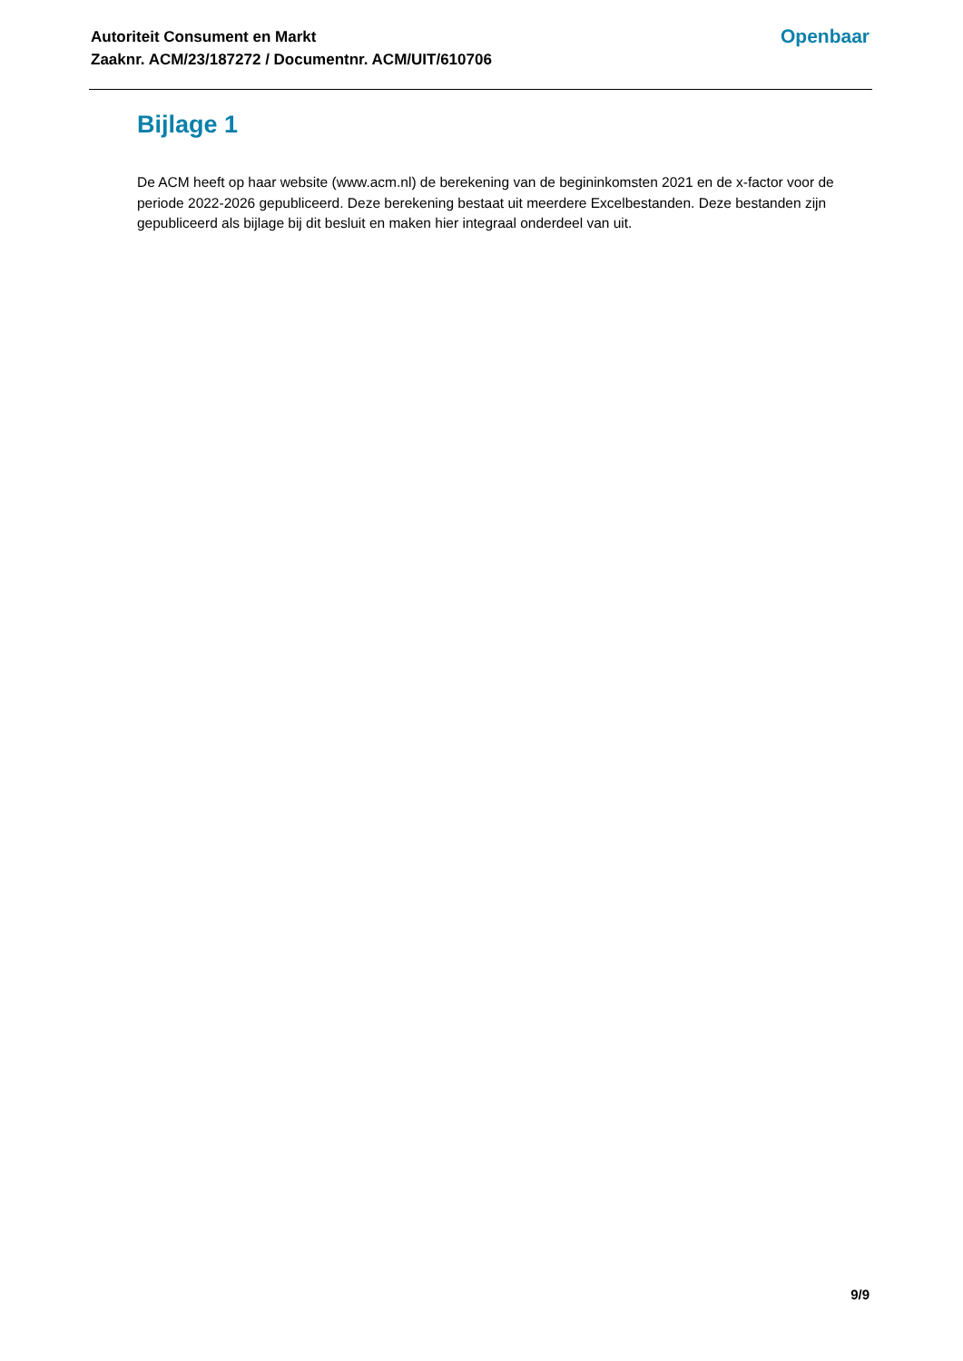Autoriteit Consument en Markt
Zaaknr. ACM/23/187272 / Documentnr. ACM/UIT/610706
Openbaar
Bijlage 1
De ACM heeft op haar website (www.acm.nl) de berekening van de begininkomsten 2021 en de x-factor voor de periode 2022-2026 gepubliceerd. Deze berekening bestaat uit meerdere Excelbestanden. Deze bestanden zijn gepubliceerd als bijlage bij dit besluit en maken hier integraal onderdeel van uit.
9/9